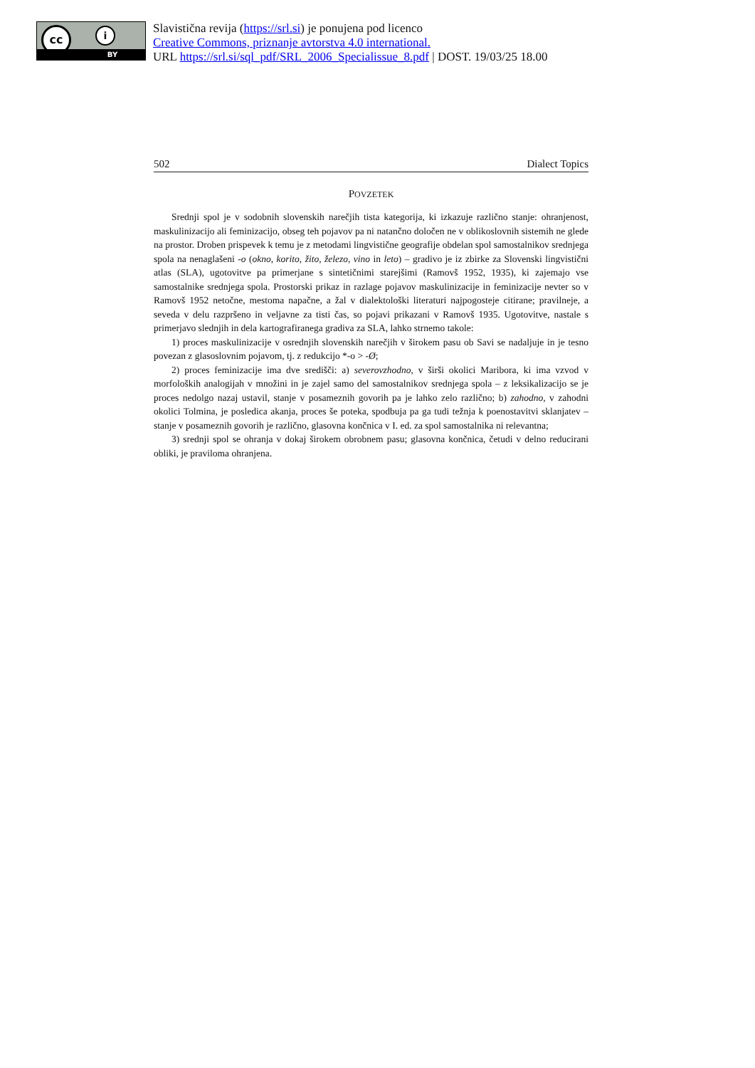cc i
BY
Slavistična revija (https://srl.si) je ponujena pod licenco
Creative Commons, priznanje avtorstva 4.0 international.
URL https://srl.si/sql_pdf/SRL_2006_Specialissue_8.pdf | DOST. 19/03/25 18.00
502 Dialect Topics
POVZETEK
Srednji spol je v sodobnih slovenskih narečjih tista kategorija, ki izkazuje različno stanje: ohranjenost, maskulinizacijo ali feminizacijo, obseg teh pojavov pa ni natančno določen ne v oblikoslovnih sistemih ne glede na prostor. Droben prispevek k temu je z metodami lingvistične geografije obdelan spol samostalnikov srednjega spola na nenaglašeni -o (okno, korito, žito, železo, vino in leto) – gradivo je iz zbirke za Slovenski lingvistični atlas (SLA), ugotovitve pa primerjane s sintetičnimi starejšimi (Ramovš 1952, 1935), ki zajemajo vse samostalnike srednjega spola. Prostorski prikaz in razlage pojavov maskulinizacije in feminizacije nevter so v Ramovš 1952 netočne, mestoma napačne, a žal v dialektološki literaturi najpogosteje citirane; pravilneje, a seveda v delu razpršeno in veljavne za tisti čas, so pojavi prikazani v Ramovš 1935. Ugotovitve, nastale s primerjavo slednjih in dela kartografiranega gradiva za SLA, lahko strnemo takole:
1) proces maskulinizacije v osrednjih slovenskih narečjih v širokem pasu ob Savi se nadaljuje in je tesno povezan z glasoslovnim pojavom, tj. z redukcijo *-o > -Ø;
2) proces feminizacije ima dve središči: a) severovzhodno, v širši okolici Maribora, ki ima vzvod v morfoloških analogijah v množini in je zajel samo del samostalnikov srednjega spola – z leksikalizacijo se je proces nedolgo nazaj ustavil, stanje v posameznih govorih pa je lahko zelo različno; b) zahodno, v zahodni okolici Tolmina, je posledica akanja, proces še poteka, spodbuja pa ga tudi težnja k poenostavitvi sklanjatev – stanje v posameznih govorih je različno, glasovna končnica v I. ed. za spol samostalnika ni relevantna;
3) srednji spol se ohranja v dokaj širokem obrobnem pasu; glasovna končnica, četudi v delno reducirani obliki, je praviloma ohranjena.